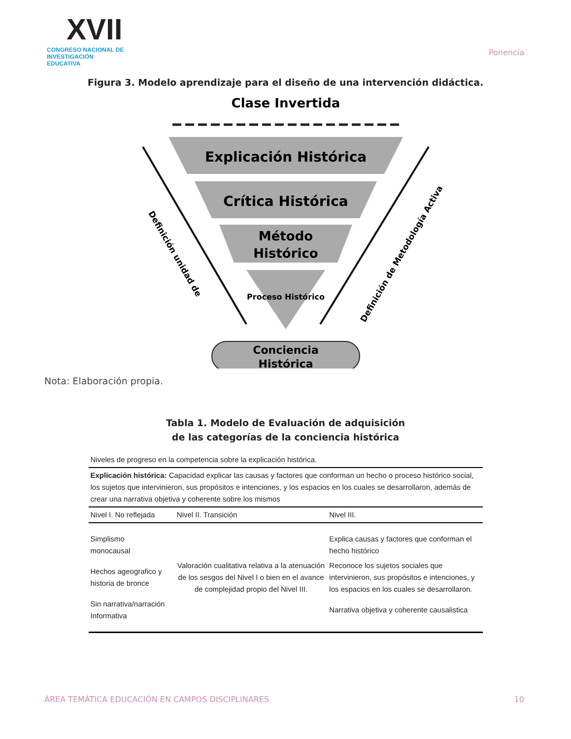XVII
CONGRESO NACIONAL DE
INVESTIGACIÓN EDUCATIVA
Ponencia
Figura 3. Modelo aprendizaje para el diseño de una intervención didáctica.
Clase Invertida
Explicación Histórica
Crítica Histórica
Método
Histórico
Proceso Histórico
Definición unidad de
Definición de Metodología Activa
Conciencia
Histórica
Nota: Elaboración propia.
Tabla 1. Modelo de Evaluación de adquisición
de las categorías de la conciencia histórica
| Niveles de progreso en la competencia sobre la explicación histórica. | | |
| Explicación histórica: Capacidad explicar las causas y factores que conforman un hecho o proceso histórico social, los sujetos que intervinieron, sus propósitos e intenciones, y los espacios en los cuales se desarrollaron, además de crear una narrativa objetiva y coherente sobre los mismos | | |
| Nivel I. No reflejada | Nivel II. Transición | Nivel III. |
| Simplismo monocausal | Valoración cualitativa relativa a la atenuación de los sesgos del Nivel I o bien en el avance de complejidad propio del Nivel III. | Explica causas y factores que conforman el hecho histórico |
| Hechos ageografico y historia de bronce | | Reconoce los sujetos sociales que intervinieron, sus propósitos e intenciones, y los espacios en los cuales se desarrollaron. |
| Sin narrativa/narración Informativa | | Narrativa objetiva y coherente causalistica |
ÁREA TEMÁTICA EDUCACIÓN EN CAMPOS DISCIPLINARES 10